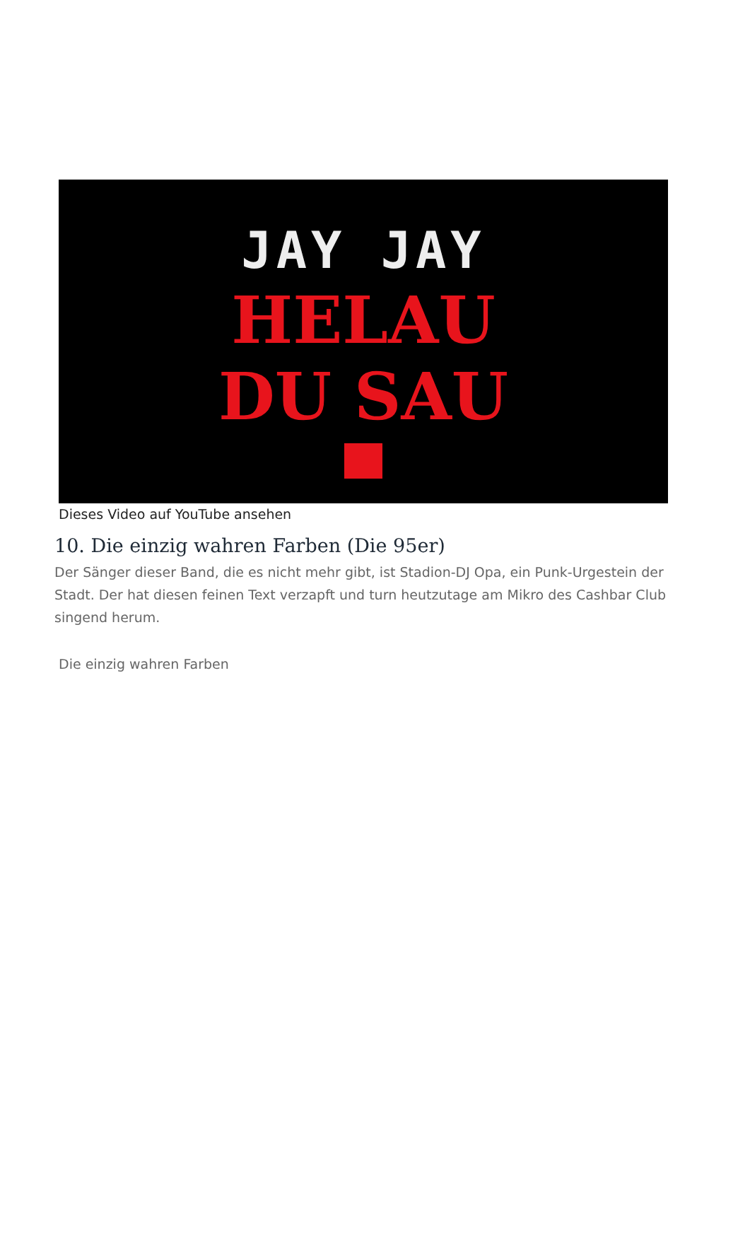JAY JAY
HELAU
DU SAU
Dieses Video auf YouTube ansehen
10. Die einzig wahren Farben (Die 95er)
Der Sänger dieser Band, die es nicht mehr gibt, ist Stadion-DJ Opa, ein Punk-Urgestein der Stadt. Der hat diesen feinen Text verzapft und turn heutzutage am Mikro des Cashbar Club singend herum.
Die einzig wahren Farben